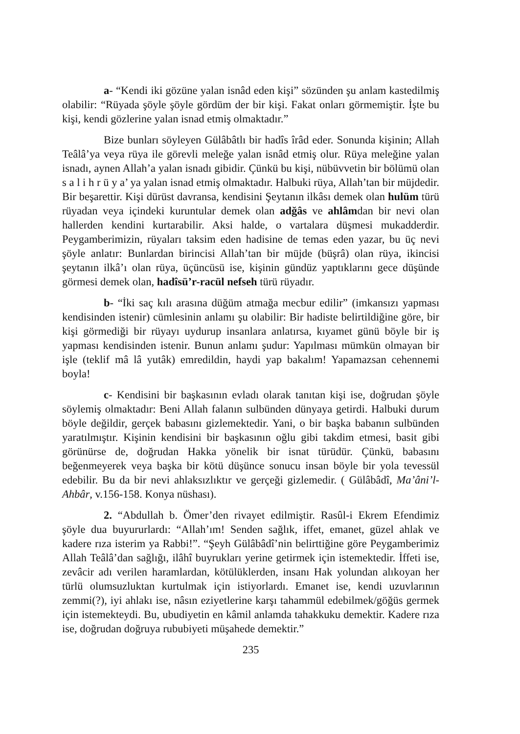a- “Kendi iki gözüne yalan isnâd eden kişi” sözünden şu anlam kastedilmiş olabilir: “Rüyada şöyle şöyle gördüm der bir kişi. Fakat onları görmemiştir. İşte bu kişi, kendi gözlerine yalan isnad etmiş olmaktadır.”
Bize bunları söyleyen Gülâbâtlı bir hadîs îrâd eder. Sonunda kişinin; Allah Teâlâ’ya veya rüya ile görevli meleğe yalan isnâd etmiş olur. Rüya meleğine yalan isnadı, aynen Allah’a yalan isnadı gibidir. Çünkü bu kişi, nübüvvetin bir bölümü olan s a l i h r ü y a’ ya yalan isnad etmiş olmaktadır. Halbuki rüya, Allah’tan bir müjdedir. Bir beşarettir. Kişi dürüst davransa, kendisini Şeytanın ilkâsı demek olan hulüm türü rüyadan veya içindeki kuruntular demek olan adğâs ve ahlâmdan bir nevi olan hallerden kendini kurtarabilir. Aksi halde, o vartalara düşmesi mukadderdir. Peygamberimizin, rüyaları taksim eden hadisine de temas eden yazar, bu üç nevi şöyle anlatır: Bunlardan birincisi Allah’tan bir müjde (büşrâ) olan rüya, ikincisi şeytanın ilkâ’ı olan rüya, üçüncüsü ise, kişinin gündüz yaptıklarını gece düşünde görmesi demek olan, hadîsü’r-racül nefseh türü rüyadır.
b- “İki saç kılı arasına düğüm atmağa mecbur edilir” (imkansızı yapması kendisinden istenir) cümlesinin anlamı şu olabilir: Bir hadiste belirtildiğine göre, bir kişi görmediği bir rüyayı uydurup insanlara anlatırsa, kıyamet günü böyle bir iş yapması kendisinden istenir. Bunun anlamı şudur: Yapılması mümkün olmayan bir işle (teklif mâ lâ yutâk) emredildin, haydi yap bakalım! Yapamazsan cehennemi boyla!
c- Kendisini bir başkasının evladı olarak tanıtan kişi ise, doğrudan şöyle söylemiş olmaktadır: Beni Allah falanın sulbünden dünyaya getirdi. Halbuki durum böyle değildir, gerçek babasını gizlemektedir. Yani, o bir başka babanın sulbünden yaratılmıştır. Kişinin kendisini bir başkasının oğlu gibi takdim etmesi, basit gibi görünürse de, doğrudan Hakka yönelik bir isnat türüdür. Çünkü, babasını beğenmeyerek veya başka bir kötü düşünce sonucu insan böyle bir yola tevessül edebilir. Bu da bir nevi ahlaksızlıktır ve gerçeği gizlemedir. ( Gülâbâdî, Ma’âni’l-Ahbâr, v.156-158. Konya nüshası).
2. “Abdullah b. Ömer’den rivayet edilmiştir. Rasûl-i Ekrem Efendimiz şöyle dua buyururlardı: “Allah’ım! Senden sağlık, iffet, emanet, güzel ahlak ve kadere rıza isterim ya Rabbi!”. “Şeyh Gülâbâdî’nin belirttiğine göre Peygamberimiz Allah Teâlâ’dan sağlığı, ilâhî buyrukları yerine getirmek için istemektedir. İffeti ise, zevâcir adı verilen haramlardan, kötülüklerden, insanı Hak yolundan alıkoyan her türlü olumsuzluktan kurtulmak için istiyorlardı. Emanet ise, kendi uzuvlarının zemmi(?), iyi ahlakı ise, nâsın eziyetlerine karşı tahammül edebilmek/göğüs germek için istemekteydi. Bu, ubudiyetin en kâmil anlamda tahakkuku demektir. Kadere rıza ise, doğrudan doğruya rububiyeti müşahede demektir.”
235